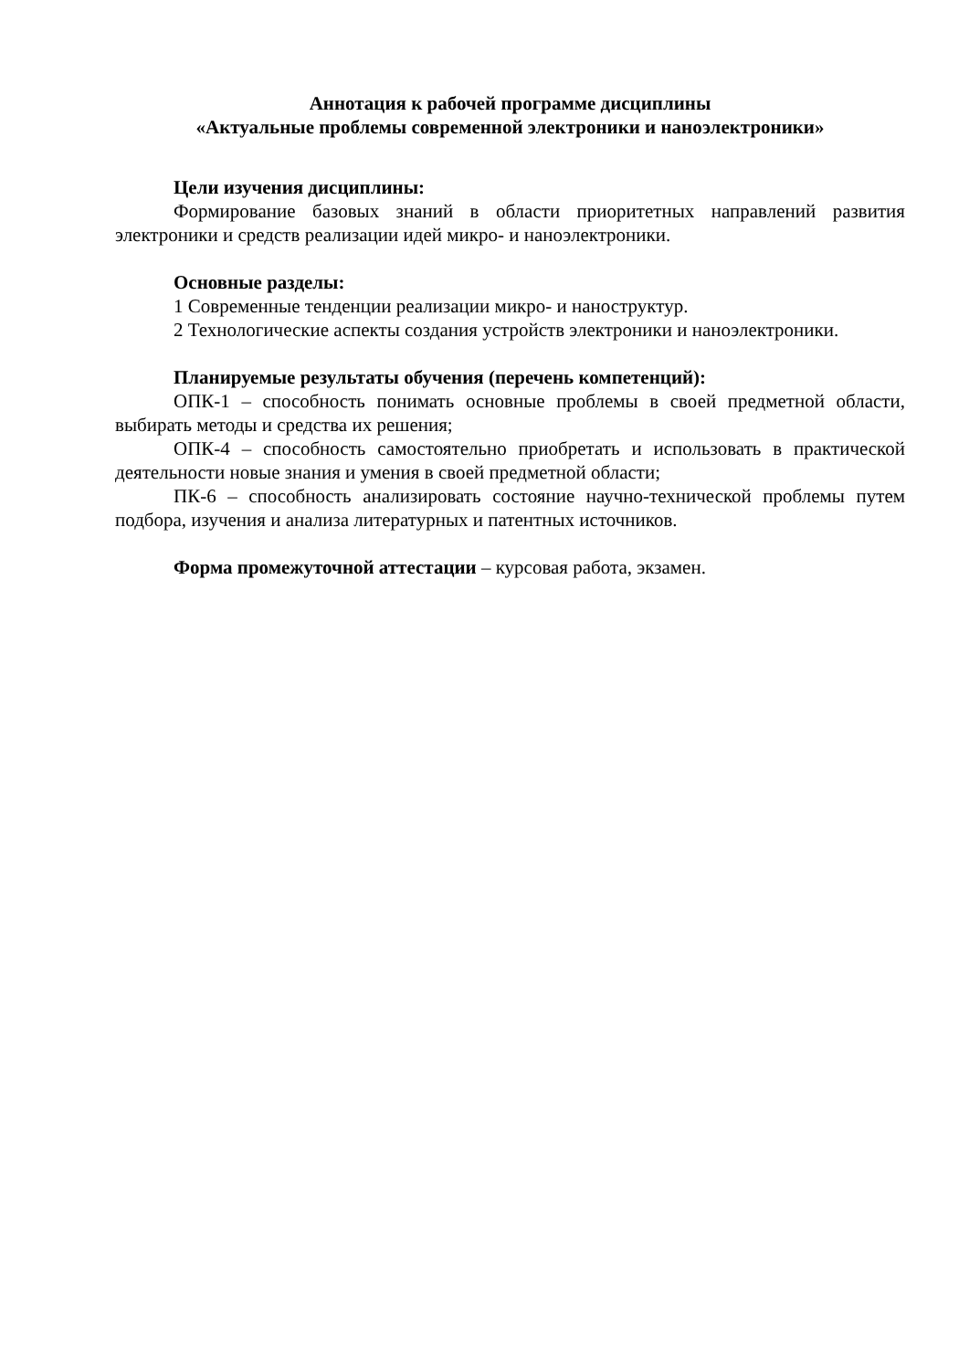Аннотация к рабочей программе дисциплины
«Актуальные проблемы современной электроники и наноэлектроники»
Цели изучения дисциплины:
Формирование базовых знаний в области приоритетных направлений развития электроники и средств реализации идей микро- и наноэлектроники.
Основные разделы:
1 Современные тенденции реализации микро- и наноструктур.
2 Технологические аспекты создания устройств электроники и наноэлектроники.
Планируемые результаты обучения (перечень компетенций):
ОПК-1 – способность понимать основные проблемы в своей предметной области, выбирать методы и средства их решения;
ОПК-4 – способность самостоятельно приобретать и использовать в практической деятельности новые знания и умения в своей предметной области;
ПК-6 – способность анализировать состояние научно-технической проблемы путем подбора, изучения и анализа литературных и патентных источников.
Форма промежуточной аттестации – курсовая работа, экзамен.